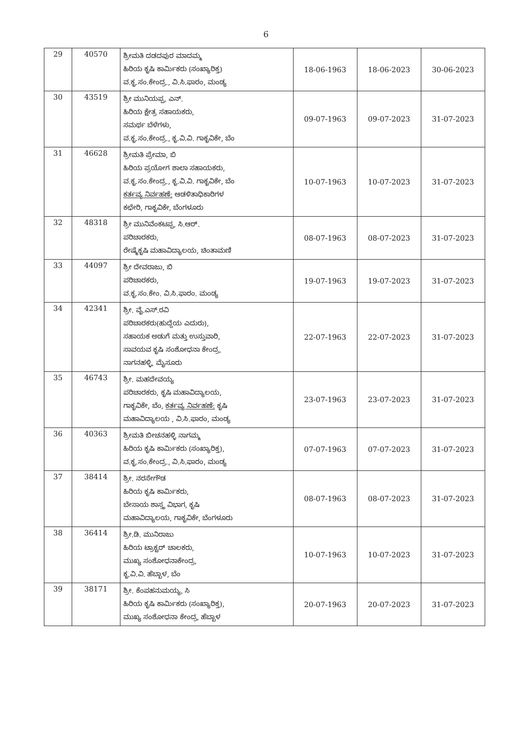6
| 29 | 40570 | ಶ್ರೀಮತಿ ದಡದಪುರ ಮಾದಮ್ಮ ಹಿರಿಯ ಕೃಷಿ ಕಾರ್ಮಿಕರು (ಸಂಖ್ಯಾರಿಕ್ತ) ವ.ಕೃ.ಸಂ.ಕೇಂದ್ರ., ವಿ.ಸಿ.ಫಾರಂ, ಮಂಡ್ಯ | 18-06-1963 | 18-06-2023 | 30-06-2023 |
| 30 | 43519 | ಶ್ರೀ ಮುನಿಯಪ್ಪ, ಎನ್. ಹಿರಿಯ ಕ್ಷೇತ್ರ ಸಹಾಯಕರು, ಸಮರ್ಥ ಬೆಳೆಗಳು, ವ.ಕೃ.ಸಂ.ಕೇಂದ್ರ., ಕೃ.ವಿ.ವಿ. ಗಾಕೃವಿಕೇ, ಬೆಂ | 09-07-1963 | 09-07-2023 | 31-07-2023 |
| 31 | 46628 | ಶ್ರೀಮತಿ ಪ್ರೇಮಾ, ಬಿ ಹಿರಿಯ ಪ್ರಯೋಗ ಶಾಲಾ ಸಹಾಯಕರು, ವ.ಕೃ.ಸಂ.ಕೇಂದ್ರ., ಕೃ.ವಿ.ವಿ. ಗಾಕೃವಿಕೇ, ಬೆಂ ಕರ್ತವ್ಯ ನಿರ್ವಹಣೆ: ಆಡಳಿತಾಧಿಕಾರಿಗಳ ಕಛೇರಿ, ಗಾಕೃವಿಕೇ, ಬೆಂಗಳೂರು | 10-07-1963 | 10-07-2023 | 31-07-2023 |
| 32 | 48318 | ಶ್ರೀ ಮುನಿವೆಂಕಟಪ್ಪ, ಸಿ.ಆರ್. ಪರಿಚಾರಕರು, ರೇಷ್ಮೆಕೃಷಿ ಮಹಾವಿದ್ಯಾಲಯ, ಚಿಂತಾಮಣಿ | 08-07-1963 | 08-07-2023 | 31-07-2023 |
| 33 | 44097 | ಶ್ರೀ ದೇವರಾಜು, ಬಿ ಪರಿಚಾರಕರು, ವ.ಕೃ.ಸಂ.ಕೇಂ. ವಿ.ಸಿ.ಫಾರಂ. ಮಂಡ್ಯ | 19-07-1963 | 19-07-2023 | 31-07-2023 |
| 34 | 42341 | ಶ್ರೀ. ವೈ.ಎಸ್.ರವಿ ಪರಿಚಾರಕರು(ಹುದ್ದೆಯ ಎದುರು), ಸಹಾಯಕ ಅಡುಗೆ ಮತ್ತು ಉಸ್ತುವಾರಿ, ಸಾವಯವ ಕೃಷಿ ಸಂಶೋಧನಾ ಕೇಂದ್ರ, ನಾಗನಹಳ್ಳಿ, ಮೈಸೂರು | 22-07-1963 | 22-07-2023 | 31-07-2023 |
| 35 | 46743 | ಶ್ರೀ. ಮಹದೇವಯ್ಯ ಪರಿಚಾರಕರು, ಕೃಷಿ ಮಹಾವಿದ್ಯಾಲಯ, ಗಾಕೃವಿಕೇ, ಬೆಂ, ಕರ್ತವ್ಯ ನಿರ್ವಹಣೆ: ಕೃಷಿ ಮಹಾವಿದ್ಯಾಲಯ , ವಿ.ಸಿ.ಫಾರಂ, ಮಂಡ್ಯ | 23-07-1963 | 23-07-2023 | 31-07-2023 |
| 36 | 40363 | ಶ್ರೀಮತಿ ಬೀಚನಹಳ್ಳಿ ನಾಗಮ್ಮ ಹಿರಿಯ ಕೃಷಿ ಕಾರ್ಮಿಕರು (ಸಂಖ್ಯಾರಿಕ್ತ), ವ.ಕೃ.ಸಂ.ಕೇಂದ್ರ., ವಿ.ಸಿ.ಫಾರಂ, ಮಂಡ್ಯ | 07-07-1963 | 07-07-2023 | 31-07-2023 |
| 37 | 38414 | ಶ್ರೀ. ನರಸೇಗೌಡ ಹಿರಿಯ ಕೃಷಿ ಕಾರ್ಮಿಕರು, ಬೇಸಾಯ ಶಾಸ್ತ್ರ ವಿಭಾಗ, ಕೃಷಿ ಮಹಾವಿದ್ಯಾಲಯ, ಗಾಕೃವಿಕೇ, ಬೆಂಗಳೂರು | 08-07-1963 | 08-07-2023 | 31-07-2023 |
| 38 | 36414 | ಶ್ರೀ.ಡಿ. ಮುನಿರಾಜು ಹಿರಿಯ ಟ್ರಾಕ್ಟರ್ ಚಾಲಕರು, ಮುಖ್ಯ ಸಂಶೋಧನಾಕೇಂದ್ರ, ಕೃ.ವಿ.ವಿ. ಹೆಬ್ಬಾಳ, ಬೆಂ | 10-07-1963 | 10-07-2023 | 31-07-2023 |
| 39 | 38171 | ಶ್ರೀ. ಕೆಂಪಹನುಮಯ್ಯ, ಸಿ ಹಿರಿಯ ಕೃಷಿ ಕಾರ್ಮಿಕರು (ಸಂಖ್ಯಾರಿಕ್ತ), ಮುಖ್ಯ ಸಂಶೋಧನಾ ಕೇಂದ್ರ, ಹೆಬ್ಬಾಳ | 20-07-1963 | 20-07-2023 | 31-07-2023 |